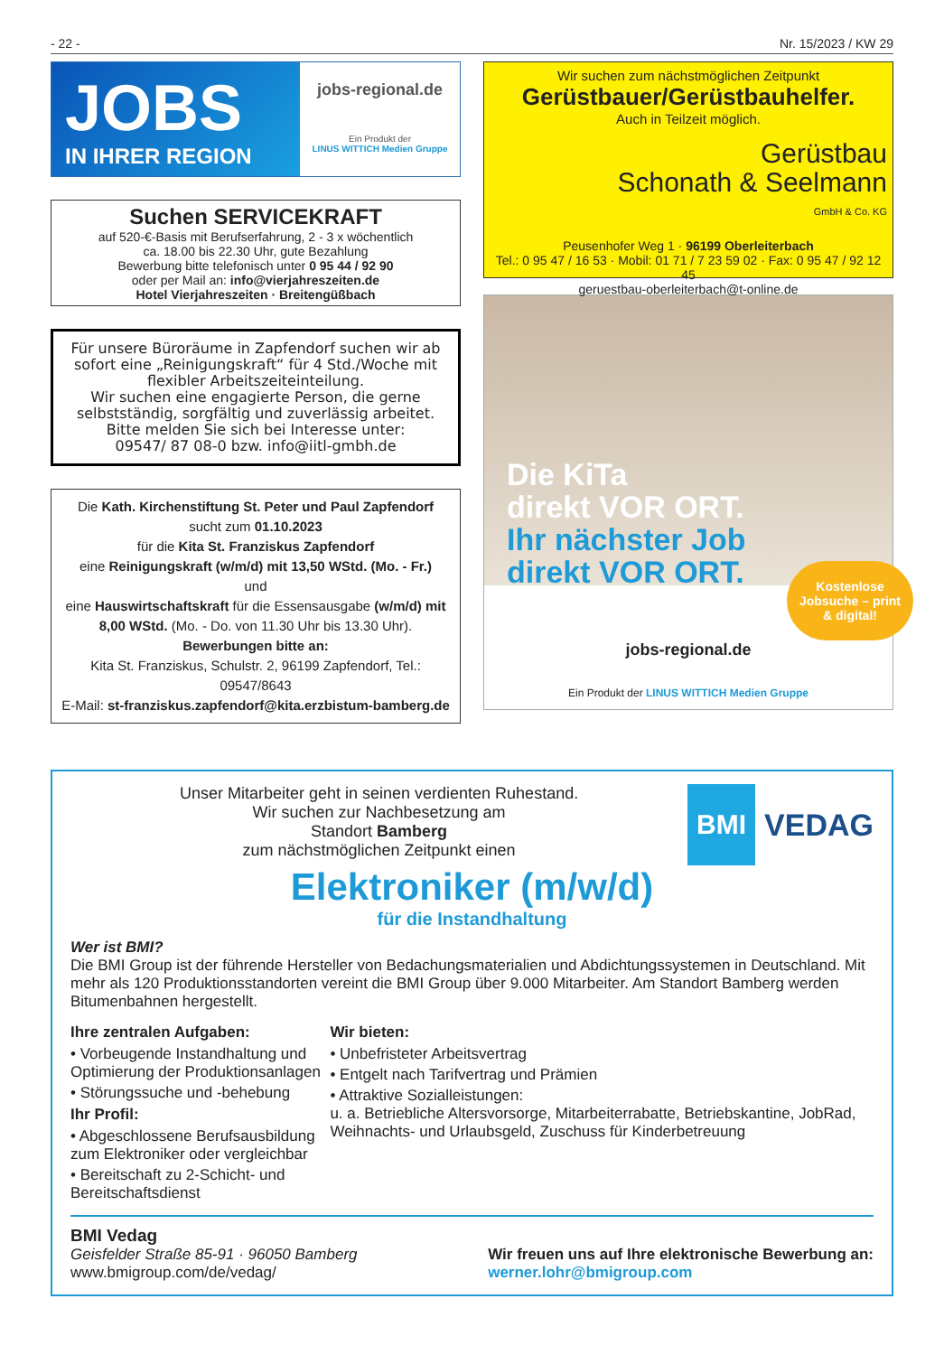- 22 - Nr. 15/2023 / KW 29
JOBS
IN IHRER REGION
jobs-regional.de
Ein Produkt der
LINUS WITTICH Medien Gruppe
Suchen SERVICEKRAFT
auf 520-€-Basis mit Berufserfahrung, 2 - 3 x wöchentlich
ca. 18.00 bis 22.30 Uhr, gute Bezahlung
Bewerbung bitte telefonisch unter 0 95 44 / 92 90
oder per Mail an: info@vierjahreszeiten.de
Hotel Vierjahreszeiten · Breitengüßbach
Für unsere Büroräume in Zapfendorf suchen wir ab sofort eine „Reinigungskraft“ für 4 Std./Woche mit flexibler Arbeitszeiteinteilung.
Wir suchen eine engagierte Person, die gerne selbstständig, sorgfältig und zuverlässig arbeitet.
Bitte melden Sie sich bei Interesse unter:
09547/ 87 08-0 bzw. info@iitl-gmbh.de
Die Kath. Kirchenstiftung St. Peter und Paul Zapfendorf
sucht zum 01.10.2023
für die Kita St. Franziskus Zapfendorf
eine Reinigungskraft (w/m/d) mit 13,50 WStd. (Mo. - Fr.)
und
eine Hauswirtschaftskraft für die Essensausgabe (w/m/d) mit 8,00 WStd. (Mo. - Do. von 11.30 Uhr bis 13.30 Uhr).
Bewerbungen bitte an:
Kita St. Franziskus, Schulstr. 2, 96199 Zapfendorf, Tel.: 09547/8643
E-Mail: st-franziskus.zapfendorf@kita.erzbistum-bamberg.de
Wir suchen zum nächstmöglichen Zeitpunkt
Gerüstbauer/Gerüstbauhelfer.
Auch in Teilzeit möglich.
Gerüstbau
Schonath & Seelmann
GmbH & Co. KG
Peusenhofer Weg 1 · 96199 Oberleiterbach
Tel.: 0 95 47 / 16 53 · Mobil: 01 71 / 7 23 59 02 · Fax: 0 95 47 / 92 12 45
geruestbau-oberleiterbach@t-online.de
Die KiTa
direkt VOR ORT.
Ihr nächster Job
direkt VOR ORT.
Kostenlose Jobsuche – print & digital!
jobs-regional.de
Ein Produkt der LINUS WITTICH Medien Gruppe
Unser Mitarbeiter geht in seinen verdienten Ruhestand.
Wir suchen zur Nachbesetzung am
Standort Bamberg
zum nächstmöglichen Zeitpunkt einen
BMI VEDAG
Elektroniker (m/w/d)
für die Instandhaltung
Wer ist BMI?
Die BMI Group ist der führende Hersteller von Bedachungsmaterialien und Abdichtungssystemen in Deutschland. Mit mehr als 120 Produktionsstandorten vereint die BMI Group über 9.000 Mitarbeiter. Am Standort Bamberg werden Bitumenbahnen hergestellt.
Ihre zentralen Aufgaben:
• Vorbeugende Instandhaltung und Optimierung der Produktionsanlagen
• Störungssuche und -behebung
Ihr Profil:
• Abgeschlossene Berufsausbildung zum Elektroniker oder vergleichbar
• Bereitschaft zu 2-Schicht- und Bereitschaftsdienst
Wir bieten:
• Unbefristeter Arbeitsvertrag
• Entgelt nach Tarifvertrag und Prämien
• Attraktive Sozialleistungen:
u. a. Betriebliche Altersvorsorge, Mitarbeiterrabatte, Betriebskantine, JobRad, Weihnachts- und Urlaubsgeld, Zuschuss für Kinderbetreuung
BMI Vedag
Geisfelder Straße 85-91 · 96050 Bamberg
www.bmigroup.com/de/vedag/
Wir freuen uns auf Ihre elektronische Bewerbung an:
werner.lohr@bmigroup.com